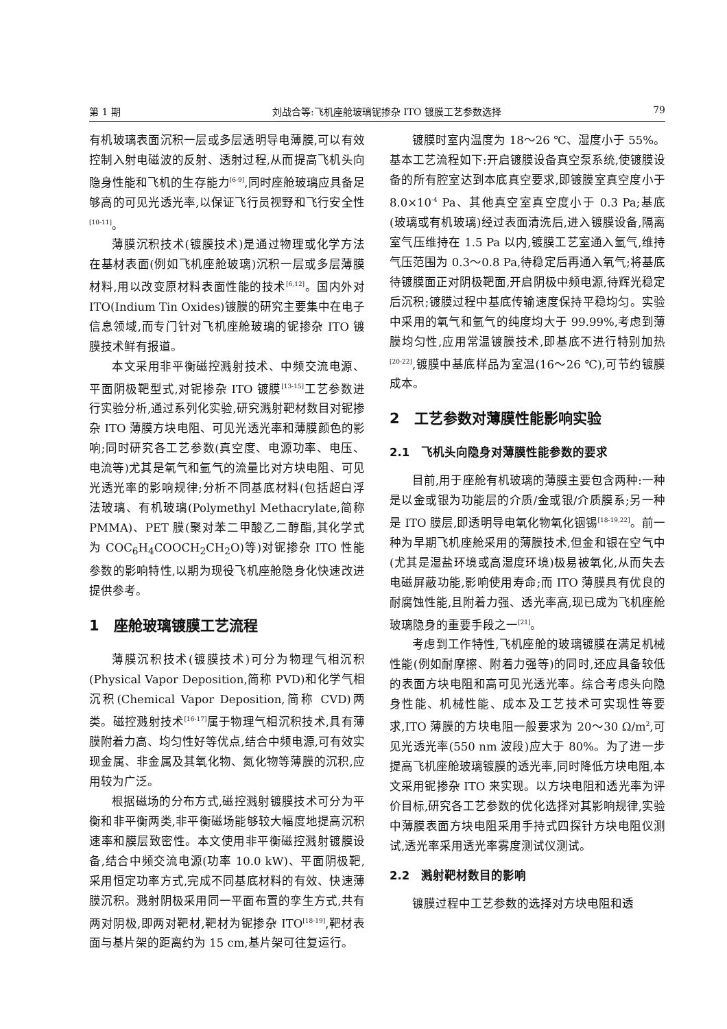第 1 期 刘战合等:飞机座舱玻璃铌掺杂 ITO 镀膜工艺参数选择 79
有机玻璃表面沉积一层或多层透明导电薄膜,可以有效控制入射电磁波的反射、透射过程,从而提高飞机头向隐身性能和飞机的生存能力<sup>[6-9]</sup>,同时座舱玻璃应具备足够高的可见光透光率,以保证飞行员视野和飞行安全性<sup>[10-11]</sup>。
薄膜沉积技术(镀膜技术)是通过物理或化学方法在基材表面(例如飞机座舱玻璃)沉积一层或多层薄膜材料,用以改变原材料表面性能的技术<sup>[6,12]</sup>。国内外对 ITO(Indium Tin Oxides)镀膜的研究主要集中在电子信息领域,而专门针对飞机座舱玻璃的铌掺杂 ITO 镀膜技术鲜有报道。
本文采用非平衡磁控溅射技术、中频交流电源、平面阴极靶型式,对铌掺杂 ITO 镀膜<sup>[13-15]</sup>工艺参数进行实验分析,通过系列化实验,研究溅射靶材数目对铌掺杂 ITO 薄膜方块电阻、可见光透光率和薄膜颜色的影响;同时研究各工艺参数(真空度、电源功率、电压、电流等)尤其是氧气和氩气的流量比对方块电阻、可见光透光率的影响规律;分析不同基底材料(包括超白浮法玻璃、有机玻璃(Polymethyl Methacrylate,简称 PMMA)、PET 膜(聚对苯二甲酸乙二醇酯,其化学式为 COC<sub>6</sub>H<sub>4</sub>COOCH<sub>2</sub>CH<sub>2</sub>O)等)对铌掺杂 ITO 性能参数的影响特性,以期为现役飞机座舱隐身化快速改进提供参考。
1　座舱玻璃镀膜工艺流程
薄膜沉积技术(镀膜技术)可分为物理气相沉积(Physical Vapor Deposition,简称 PVD)和化学气相沉积(Chemical Vapor Deposition,简称 CVD)两类。磁控溅射技术<sup>[16-17]</sup>属于物理气相沉积技术,具有薄膜附着力高、均匀性好等优点,结合中频电源,可有效实现金属、非金属及其氧化物、氮化物等薄膜的沉积,应用较为广泛。
根据磁场的分布方式,磁控溅射镀膜技术可分为平衡和非平衡两类,非平衡磁场能够较大幅度地提高沉积速率和膜层致密性。本文使用非平衡磁控溅射镀膜设备,结合中频交流电源(功率 10.0 kW)、平面阴极靶,采用恒定功率方式,完成不同基底材料的有效、快速薄膜沉积。溅射阴极采用同一平面布置的孪生方式,共有两对阴极,即两对靶材,靶材为铌掺杂 ITO<sup>[18-19]</sup>,靶材表面与基片架的距离约为 15 cm,基片架可往复运行。
镀膜时室内温度为 18～26 ℃、湿度小于 55%。基本工艺流程如下:开启镀膜设备真空泵系统,使镀膜设备的所有腔室达到本底真空要求,即镀膜室真空度小于 8.0×10<sup>-4</sup> Pa、其他真空室真空度小于 0.3 Pa;基底(玻璃或有机玻璃)经过表面清洗后,进入镀膜设备,隔离室气压维持在 1.5 Pa 以内,镀膜工艺室通入氩气,维持气压范围为 0.3～0.8 Pa,待稳定后再通入氧气;将基底待镀膜面正对阴极靶面,开启阴极中频电源,待辉光稳定后沉积;镀膜过程中基底传输速度保持平稳均匀。实验中采用的氧气和氩气的纯度均大于 99.99%,考虑到薄膜均匀性,应用常温镀膜技术,即基底不进行特别加热<sup>[20-22]</sup>,镀膜中基底样品为室温(16～26 ℃),可节约镀膜成本。
2　工艺参数对薄膜性能影响实验
2.1　飞机头向隐身对薄膜性能参数的要求
目前,用于座舱有机玻璃的薄膜主要包含两种:一种是以金或银为功能层的介质/金或银/介质膜系;另一种是 ITO 膜层,即透明导电氧化物氧化铟锡<sup>[18-19,22]</sup>。前一种为早期飞机座舱采用的薄膜技术,但金和银在空气中(尤其是湿盐环境或高湿度环境)极易被氧化,从而失去电磁屏蔽功能,影响使用寿命;而 ITO 薄膜具有优良的耐腐蚀性能,且附着力强、透光率高,现已成为飞机座舱玻璃隐身的重要手段之一<sup>[21]</sup>。
考虑到工作特性,飞机座舱的玻璃镀膜在满足机械性能(例如耐摩擦、附着力强等)的同时,还应具备较低的表面方块电阻和高可见光透光率。综合考虑头向隐身性能、机械性能、成本及工艺技术可实现性等要求,ITO 薄膜的方块电阻一般要求为 20～30 Ω/m<sup>2</sup>,可见光透光率(550 nm 波段)应大于 80%。为了进一步提高飞机座舱玻璃镀膜的透光率,同时降低方块电阻,本文采用铌掺杂 ITO 来实现。以方块电阻和透光率为评价目标,研究各工艺参数的优化选择对其影响规律,实验中薄膜表面方块电阻采用手持式四探针方块电阻仪测试,透光率采用透光率雾度测试仪测试。
2.2　溅射靶材数目的影响
镀膜过程中工艺参数的选择对方块电阻和透